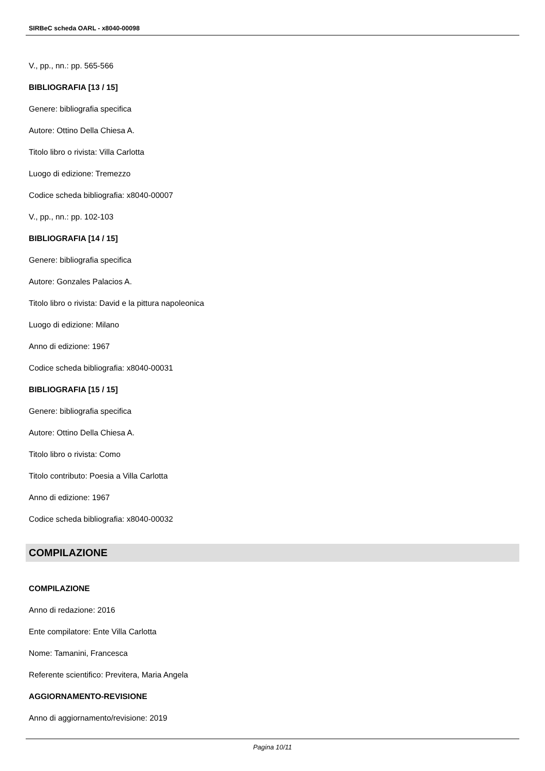SIRBeC scheda OARL - x8040-00098
V., pp., nn.: pp. 565-566
BIBLIOGRAFIA [13 / 15]
Genere: bibliografia specifica
Autore: Ottino Della Chiesa A.
Titolo libro o rivista: Villa Carlotta
Luogo di edizione: Tremezzo
Codice scheda bibliografia: x8040-00007
V., pp., nn.: pp. 102-103
BIBLIOGRAFIA [14 / 15]
Genere: bibliografia specifica
Autore: Gonzales Palacios A.
Titolo libro o rivista: David e la pittura napoleonica
Luogo di edizione: Milano
Anno di edizione: 1967
Codice scheda bibliografia: x8040-00031
BIBLIOGRAFIA [15 / 15]
Genere: bibliografia specifica
Autore: Ottino Della Chiesa A.
Titolo libro o rivista: Como
Titolo contributo: Poesia a Villa Carlotta
Anno di edizione: 1967
Codice scheda bibliografia: x8040-00032
COMPILAZIONE
COMPILAZIONE
Anno di redazione: 2016
Ente compilatore: Ente Villa Carlotta
Nome: Tamanini, Francesca
Referente scientifico: Previtera, Maria Angela
AGGIORNAMENTO-REVISIONE
Anno di aggiornamento/revisione: 2019
Pagina 10/11